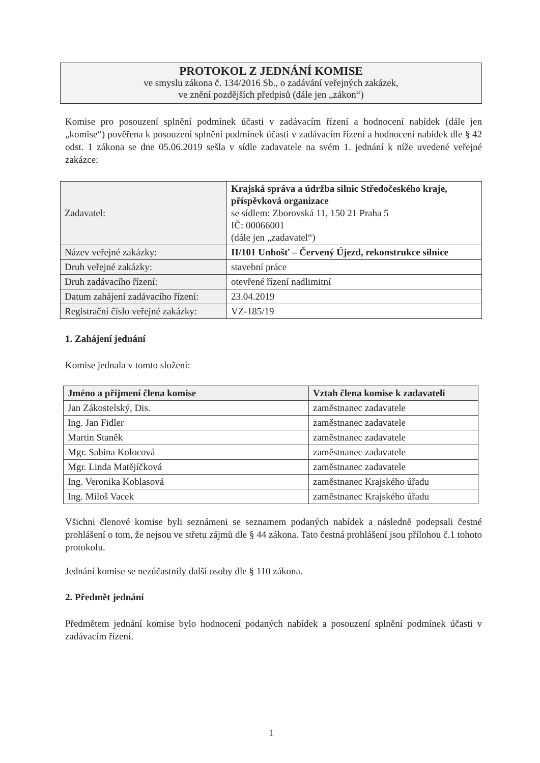PROTOKOL Z JEDNÁNÍ KOMISE
ve smyslu zákona č. 134/2016 Sb., o zadávání veřejných zakázek,
ve znění pozdějších předpisů (dále jen „zákon“)
Komise pro posouzení splnění podmínek účasti v zadávacím řízení a hodnocení nabídek (dále jen „komise“) pověřena k posouzení splnění podmínek účasti v zadávacím řízení a hodnocení nabídek dle § 42 odst. 1 zákona se dne 05.06.2019 sešla v sídle zadavatele na svém 1. jednání k níže uvedené veřejné zakázce:
| Zadavatel: | Krajská správa a údržba silnic Středočeského kraje, příspěvková organizace se sídlem: Zborovská 11, 150 21 Praha 5 IČ: 00066001 (dále jen „zadavatel“) |
| Název veřejné zakázky: | II/101 Unhošť – Červený Újezd, rekonstrukce silnice |
| Druh veřejné zakázky: | stavební práce |
| Druh zadávacího řízení: | otevřené řízení nadlimitní |
| Datum zahájení zadávacího řízení: | 23.04.2019 |
| Registrační číslo veřejné zakázky: | VZ-185/19 |
1. Zahájení jednání
Komise jednala v tomto složení:
| Jméno a příjmení člena komise | Vztah člena komise k zadavateli |
| --- | --- |
| Jan Zákostelský, Dis. | zaměstnanec zadavatele |
| Ing. Jan Fidler | zaměstnanec zadavatele |
| Martin Staněk | zaměstnanec zadavatele |
| Mgr. Sabina Kolocová | zaměstnanec zadavatele |
| Mgr. Linda Matějíčková | zaměstnanec zadavatele |
| Ing. Veronika Koblasová | zaměstnanec Krajského úřadu |
| Ing. Miloš Vacek | zaměstnanec Krajského úřadu |
Všichni členové komise byli seznámeni se seznamem podaných nabídek a následně podepsali čestné prohlášení o tom, že nejsou ve střetu zájmů dle § 44 zákona. Tato čestná prohlášení jsou přílohou č.1 tohoto protokolu.
Jednání komise se nezúčastnily další osoby dle § 110 zákona.
2. Předmět jednání
Předmětem jednání komise bylo hodnocení podaných nabídek a posouzení splnění podmínek účasti v zadávacím řízení.
1